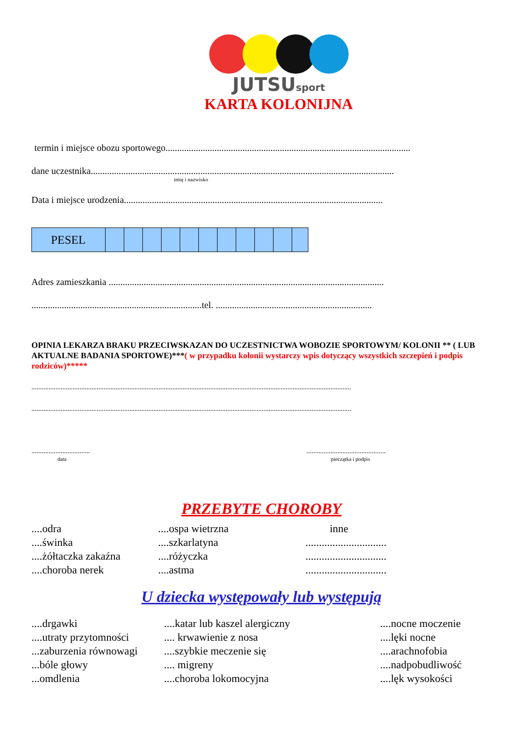JUTSUsport
KARTA KOLONIJNA
termin i miejsce obozu sportowego.........................................................................................................
dane uczestnika..................................................................................................................................
imię i nazwisko
Data i miejsce urodzenia...............................................................................................................
| PESEL | | | | | | | | | | | |
Adres zamieszkania ......................................................................................................................
.........................................................................tel. ...................................................................
OPINIA LEKARZA BRAKU PRZECIWSKAZAN DO UCZESTNICTWA WOBOZIE SPORTOWYM/ KOLONII ** ( LUB AKTUALNE BADANIA SPORTOWE)***( w przypadku kolonii wystarczy wpis dotyczący wszystkich szczepień i podpis rodziców)*****
..........................................................................................................................................................................................
..........................................................................................................................................................................................
..................................
data
..............................................
pieczątka i podpis
PRZEBYTE CHOROBY
....odra
....świnka
....żółtaczka zakaźna
....choroba nerek
....ospa wietrzna
....szkarlatyna
....różyczka
....astma
inne
..............................
..............................
..............................
U dziecka występowały lub występują
....drgawki
....utraty przytomności
...zaburzenia równowagi
...bóle głowy
...omdlenia
....katar lub kaszel alergiczny
.... krwawienie z nosa
....szybkie meczenie się
.... migreny
....choroba lokomocyjna
....nocne moczenie
....lęki nocne
....arachnofobia
....nadpobudliwość
....lęk wysokości